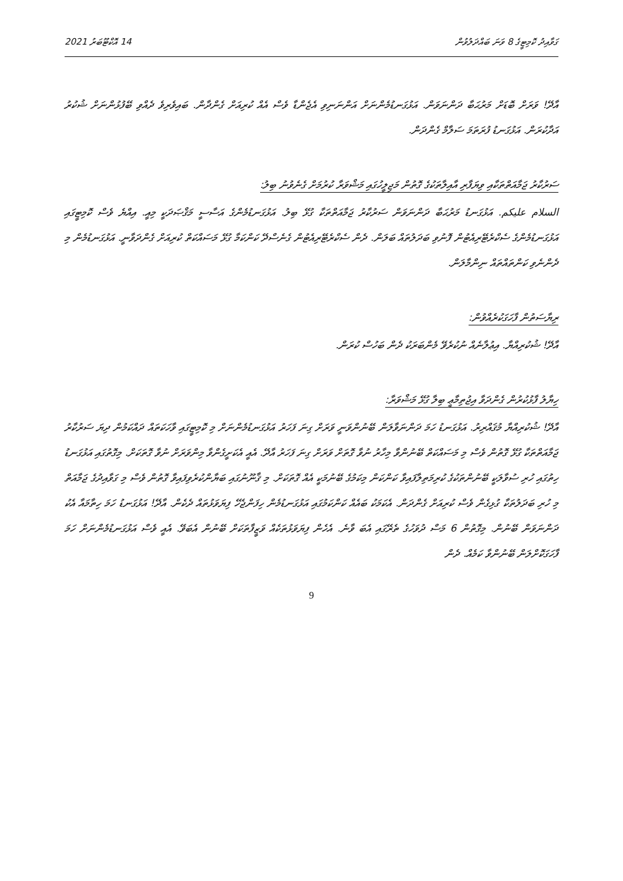ގަވާއިދު ކޮމިޓީގެ 8 ވަނަ ބައްދަލުވުން 14 އޮކްޓޫބަރު 2021
އާދޭ! ވަރަށް ބޮޑަށް މަރުޙަބާ ދަންނަވަން. އަޅުގަނޑުމެންނަށް އަންނަނިވި އެޖެންޑާ ވެސް އެއް ކުރިއަށް ގެންދާން. ބައިވެރިވެ ދެއްވި ބޭފުޅުންނަށް ޝުކުރު އަދާކުރަން. އަޅުގަނޑު ފުރަތަމަ ސަލާމް ގެންދަން.
ސަރުކާރު ޖަމާއަތްތަކާއި ވިޔަފާރި އާއިލާތަކުގެ ގޮތުން މަޖިލީހުގައި މަޝްވަރާ ކުރުމަށް ގެނެވުނު ބިލު:
السلام عليكم. އަޅުގަނޑު މަރުޙަބާ ދަންނަވަން ސަރުކާރު ޖަމާއަތްތަކާ ގުޅޭ ބިލު. އަޅުގަނޑުމެންގެ އަސާސީ މަޤްޞަދަކީ މިއީ. އިއްޔެ ވެސް ކޮމިޓީގައި އަޅުގަނޑުމެންގެ ސެކްރެޓޭރިއެޓުން ފޮނުވި ބަދަލުތައް ބަލަން. ދެން ސެކްރެޓޭރިއެޓުން ގެނެސްދޭ ކަންކަމާ ގުޅޭ މަސައްކަތް ކުރިއަށް ގެންދަވާނީ. އަޅުގަނޑުމެން މި ދެންނެވި ކަންތައްތައް ނިންމާލަން.
ރިޔާސަތުން ފާހަގަކުރެއްވުން:
އާދޭ! ޝުކުރިއްޔާ. އިޢުލާނެއް ނުކުރެވޭ މެންބަރަކު ދެން ބަހުސް ކުރަން.
ހިޔާލު ފާޅުކުރުން ގެންދަވާ އިޖުތިމާޢީ ބިލާ ގުޅޭ މަޝްވަރާ:
އާދޭ! ޝުކުރިއްޔާ މުޤައްރިރު. އަޅުގަނޑު ހަމަ ދަންނަވާލަން ބޭނުންވަނީ ވަރަށް ގިނަ ފަހަރު އަޅުގަނޑުމެންނަށް މި ކޮމިޓީގައި ވާހަކަތައް ދައްކަމުން ދިޔަ ސަރުކާރު ޖަމާއަތްތަކާ ގުޅޭ ގޮތުން ވެސް މި މަސައްކަތް ބޭނުންވާ މިހާރު ނުވާ ގޮތަށް ވަރަށް ގިނަ ފަހަރު އާދޭ. އެއީ އެކަށީގެންވާ މިންވަރަށް ނުވާ ގޮތަކަށް. މިގޮތުގައި އަޅުގަނޑު ހިތުގައި ހުރި ސުވާލަކީ ބޭނުންތަކުގެ ކުރިމަތިލާފައިވާ ކަންކަން މިކަމުގެ ބޭނުމަކީ އެއް ގޮތަކަށް. މި ޤާނޫނުގައި ބަޔާންކުރެވިފައިވާ ގޮތުން ވެސް މި ގަވާއިދުގެ ޖަމާއަތް މި ހުރި ބަދަލުތަކާ ގުޅިގެން ވެސް ކުރިއަށް ގެންދަން. އެކަމަކު ބައެއް ކަންކަމުގައި އަޅުގަނޑުމެން ހިފަންޖެހޭ ފިޔަވަޅުތައް ދެކެން. އާދޭ! އަޅުގަނޑު ހަމަ ހިތާމައާ އެކު ދަންނަވަން ބޭނުން. މިގޮތުން 6 މަސް ދުވަހުގެ ތެރޭގައި އެބަ ވާނެ. އެހެން ފިޔަވަޅުތަކެއް ވަޒީފާތަކަށް ބޭނުން އެބަވޭ. އެއީ ވެސް އަޅުގަނޑުމެންނަށް ހަމަ ފާހަގަކޮށްލަން ބޭނުންވާ ކަމެއް. ދެން
9